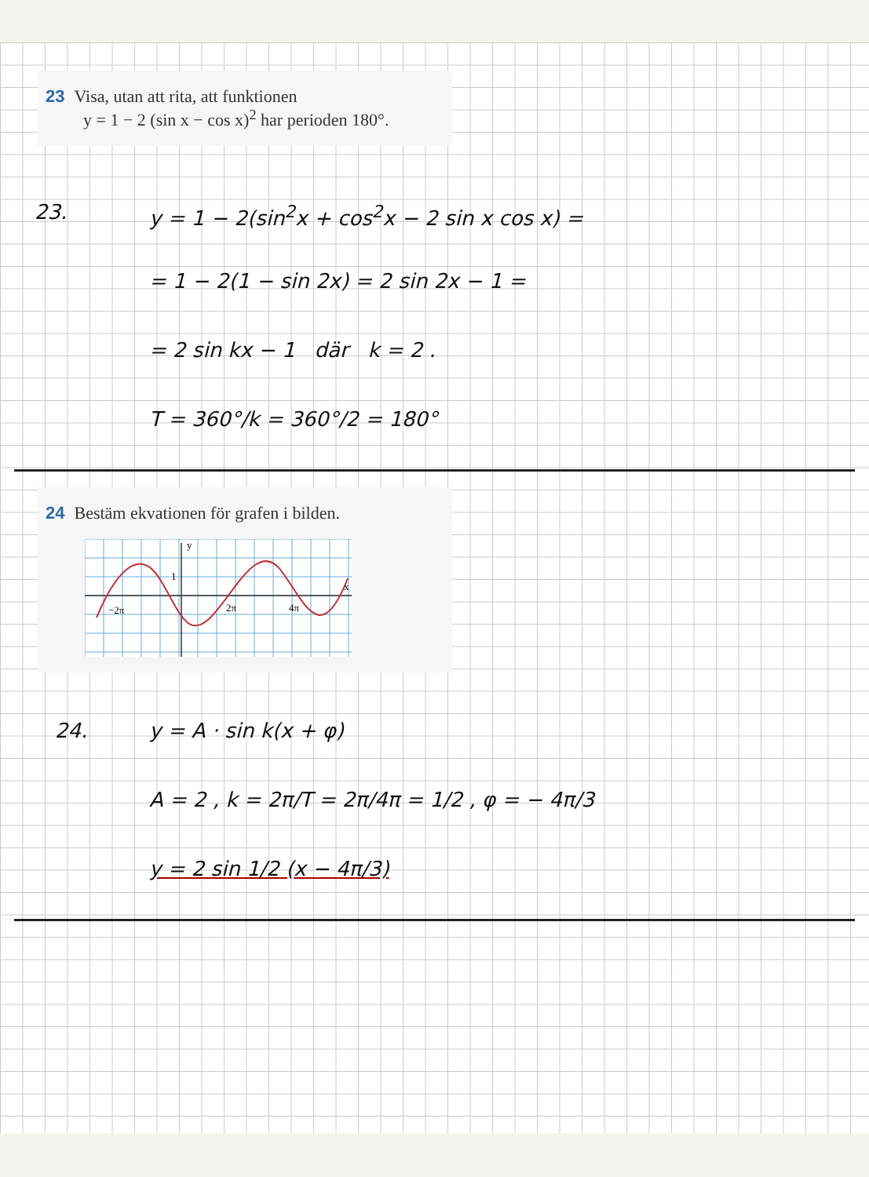23 Visa, utan att rita, att funktionen
y = 1 − 2 (sin x − cos x)<sup>2</sup> har perioden 180°.
23. y = 1 − 2(sin<sup>2</sup>x + cos<sup>2</sup>x − 2 sin x cos x) =
= 1 − 2(1 − sin 2x) = 2 sin 2x − 1 =
= 2 sin kx − 1 där k = 2 .
T = 360°/k = 360°/2 = 180°
24 Bestäm ekvationen för grafen i bilden.
y
x
1
−2π
2π
4π
24. y = A · sin k(x + φ)
A = 2 , k = 2π/T = 2π/4π = 1/2 , φ = − 4π/3
y = 2 sin 1/2 (x − 4π/3)